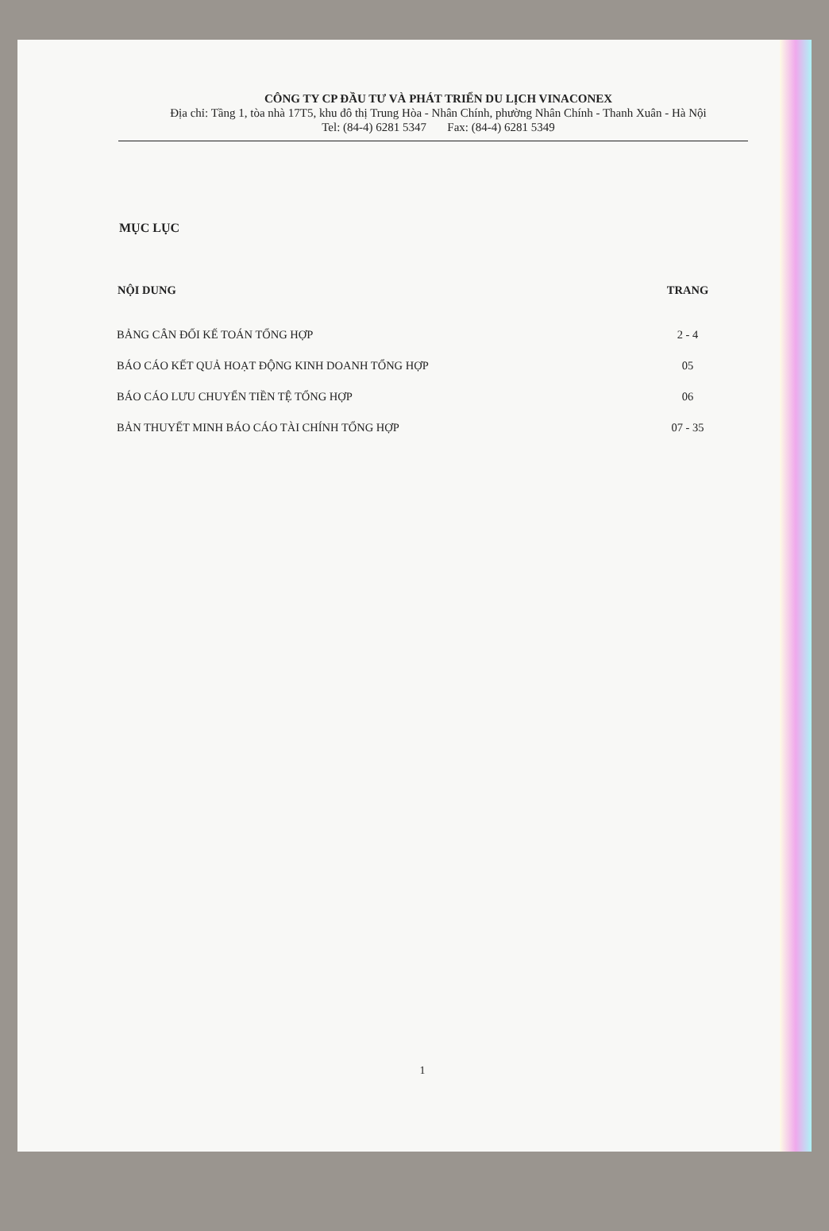CÔNG TY CP ĐẦU TƯ VÀ PHÁT TRIỂN DU LỊCH VINACONEX
Địa chỉ: Tầng 1, tòa nhà 17T5, khu đô thị Trung Hòa - Nhân Chính, phường Nhân Chính - Thanh Xuân - Hà Nội
Tel: (84-4) 6281 5347 Fax: (84-4) 6281 5349
MỤC LỤC
| NỘI DUNG | TRANG |
| --- | --- |
| BẢNG CÂN ĐỐI KẾ TOÁN TỔNG HỢP | 2 - 4 |
| BÁO CÁO KẾT QUẢ HOẠT ĐỘNG KINH DOANH TỔNG HỢP | 05 |
| BÁO CÁO LƯU CHUYỂN TIỀN TỆ TỔNG HỢP | 06 |
| BẢN THUYẾT MINH BÁO CÁO TÀI CHÍNH TỔNG HỢP | 07 - 35 |
1